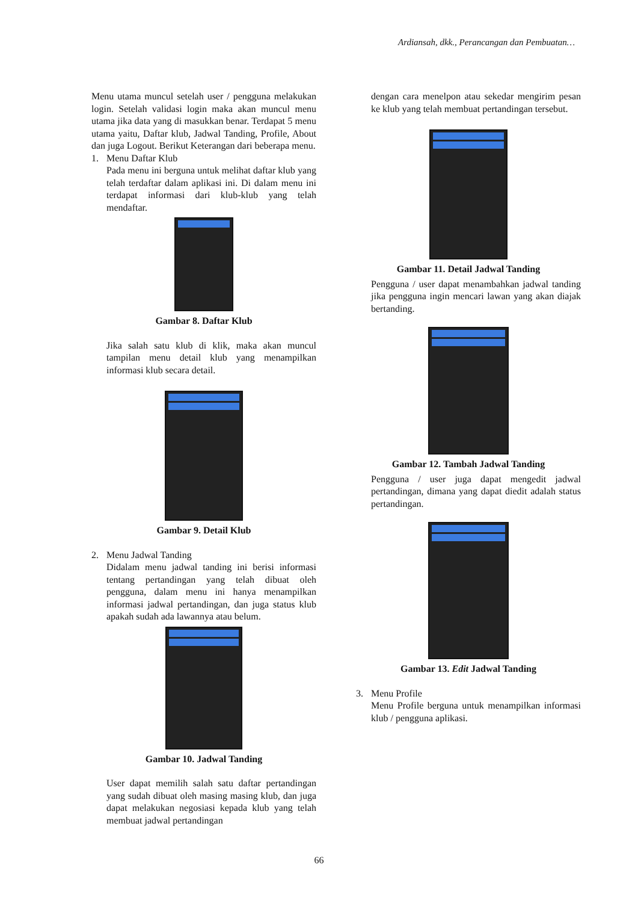Ardiansah, dkk., Perancangan dan Pembuatan…
Menu utama muncul setelah user / pengguna melakukan login. Setelah validasi login maka akan muncul menu utama jika data yang di masukkan benar. Terdapat 5 menu utama yaitu, Daftar klub, Jadwal Tanding, Profile, About dan juga Logout. Berikut Keterangan dari beberapa menu.
1. Menu Daftar Klub
Pada menu ini berguna untuk melihat daftar klub yang telah terdaftar dalam aplikasi ini. Di dalam menu ini terdapat informasi dari klub-klub yang telah mendaftar.
Gambar 8. Daftar Klub
Jika salah satu klub di klik, maka akan muncul tampilan menu detail klub yang menampilkan informasi klub secara detail.
Gambar 9. Detail Klub
2. Menu Jadwal Tanding
Didalam menu jadwal tanding ini berisi informasi tentang pertandingan yang telah dibuat oleh pengguna, dalam menu ini hanya menampilkan informasi jadwal pertandingan, dan juga status klub apakah sudah ada lawannya atau belum.
Gambar 10. Jadwal Tanding
User dapat memilih salah satu daftar pertandingan yang sudah dibuat oleh masing masing klub, dan juga dapat melakukan negosiasi kepada klub yang telah membuat jadwal pertandingan
dengan cara menelpon atau sekedar mengirim pesan ke klub yang telah membuat pertandingan tersebut.
Gambar 11. Detail Jadwal Tanding
Pengguna / user dapat menambahkan jadwal tanding jika pengguna ingin mencari lawan yang akan diajak bertanding.
Gambar 12. Tambah Jadwal Tanding
Pengguna / user juga dapat mengedit jadwal pertandingan, dimana yang dapat diedit adalah status pertandingan.
Gambar 13. Edit Jadwal Tanding
3. Menu Profile
Menu Profile berguna untuk menampilkan informasi klub / pengguna aplikasi.
66